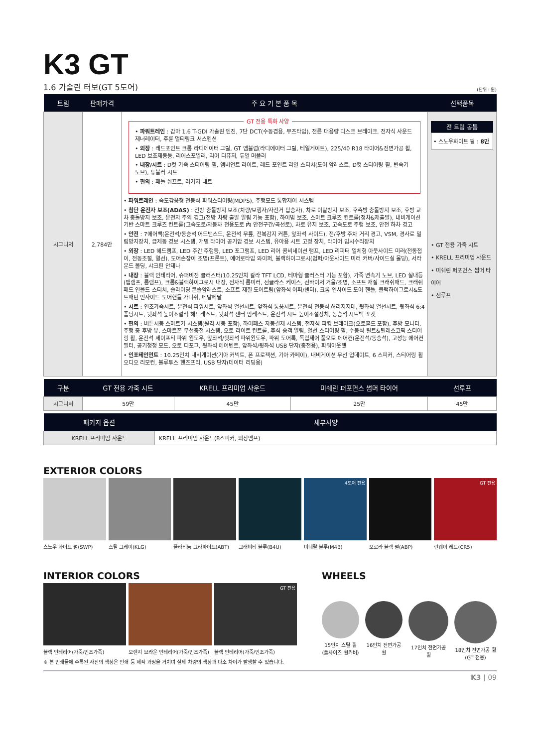K3 GT
1.6 가솔린 터보(GT 5도어) (단위 : 원)
| 트림 | 판매가격 | 주 요 기 본 품 목 | 선택품목 |
| --- | --- | --- | --- |
| 시그니처 | 2,784만 | GT 전용 특화 사양 • 파워트레인 : 감마 1.6 T-GDI 가솔린 엔진, 7단 DCT(수동겸용, 부츠타입), 전륜 대용량 디스크 브레이크, 전자식 사운드 제너레이터, 후륜 멀티링크 서스펜션 • 외장 : 레드포인트 크롬 라디에이터 그릴, GT 엠블럼(라디에이터 그릴, 테일게이트), 225/40 R18 타이어&전면가공 휠, LED 보조제동등, 리어스포일러, 리어 디퓨저, 듀얼 머플러 • 내장/시트 : D컷 가죽 스티어링 휠, 앰비언트 라이트, 레드 포인트 리얼 스티치(도어 암레스트, D컷 스티어링 휠, 변속기 노브), 튜블러 시트 • 편의 : 패들 쉬프트, 러기지 네트 • 파워트레인 : 속도감응형 전동식 파워스티어링(MDPS), 주행모드 통합제어 시스템 • 첨단 운전자 보조(ADAS) : 전방 충돌방지 보조(차량/보행자/자전거 탑승자), 차로 이탈방지 보조, 후측방 충돌방지 보조, 후방 교차 충돌방지 보조, 운전자 주의 경고(전방 차량 출발 알림 기능 포함), 하이빔 보조, 스마트 크루즈 컨트롤(정차&재출발), 내비게이션 기반 스마트 크루즈 컨트롤(고속도로/자동차 전용도로 內 안전구간/곡선로), 차로 유지 보조, 고속도로 주행 보조, 안전 하차 경고 • 안전 : 7에어백(운전석/동승석 어드밴스드, 운전석 무릎, 전복감지 커튼, 앞좌석 사이드), 전/후방 주차 거리 경고, VSM, 경사로 밀림방지장치, 급제동 경보 시스템, 개별 타이어 공기압 경보 시스템, 유아용 시트 고정 장치, 타이어 임시수리장치 • 외장 : LED 헤드램프, LED 주간 주행등, LED 포그램프, LED 리어 콤비네이션 램프, LED 리피터 일체형 아웃사이드 미러(전동접이, 전동조절, 열선), 도어손잡이 조명(프론트), 에어로타입 와이퍼, 블랙하이그로시(범퍼/아웃사이드 미러 커버/사이드실 몰딩), 서라운드 몰딩, 샤크핀 안테나 • 내장 : 블랙 인테리어, 슈퍼비전 클러스터(10.25인치 칼라 TFT LCD, 테마형 클러스터 기능 포함), 가죽 변속기 노브, LED 실내등(맵램프, 룸램프), 크롬&블랙하이그로시 내장, 전자식 룸미러, 선글라스 케이스, 선바이저 거울/조명, 소프트 재질 크래쉬패드, 크래쉬패드 인몰드 스티치, 슬라이딩 콘솔암레스트, 소프트 재질 도어트림(앞좌석 어퍼/센터), 크롬 인사이드 도어 핸들, 블랙하이그로시&도트패턴 인사이드 도어핸들 가니쉬, 메탈페달 • 시트 : 인조가죽시트, 운전석 파워시트, 앞좌석 열선시트, 앞좌석 통풍시트, 운전석 전동식 허리지지대, 뒷좌석 열선시트, 뒷좌석 6:4 폴딩시트, 뒷좌석 높이조절식 헤드레스트, 뒷좌석 센터 암레스트, 운전석 시트 높이조절장치, 동승석 시트백 포켓 • 편의 : 버튼시동 스마트키 시스템(원격 시동 포함), 하이패스 자동결제 시스템, 전자식 파킹 브레이크(오토홀드 포함), 후방 모니터, 주행 중 후방 뷰, 스마트폰 무선충전 시스템, 오토 라이트 컨트롤, 후석 승객 알림, 열선 스티어링 휠, 수동식 틸트&텔레스코픽 스티어링 휠, 운전석 세이프티 파워 윈도우, 앞좌석/뒷좌석 파워윈도우, 파워 도어록, 독립제어 풀오토 에어컨(운전석/동승석), 고성능 에어컨 필터, 공기청정 모드, 오토 디포그, 뒷좌석 에어벤트, 앞좌석/뒷좌석 USB 단자(충전용), 파워아웃렛 • 인포테인먼트 : 10.25인치 내비게이션(기아 커넥트, 폰 프로젝션, 기아 카페이), 내비게이션 무선 업데이트, 6 스피커, 스티어링 휠 오디오 리모컨, 블루투스 핸즈프리, USB 단자(데이터 리딩용) | 전 트림 공통 • 스노우화이트 펄 : 8만 • GT 전용 가죽 시트 • KRELL 프리미엄 사운드 • 미쉐린 퍼포먼스 썸머 타이어 • 선루프 |
| 구분 | GT 전용 가죽 시트 | KRELL 프리미엄 사운드 | 미쉐린 퍼포먼스 썸머 타이어 | 선루프 |
| --- | --- | --- | --- | --- |
| 시그니처 | 59만 | 45만 | 25만 | 45만 |
| 패키지 옵션 | 세부사양 |
| --- | --- |
| KRELL 프리미엄 사운드 | KRELL 프리미엄 사운드(8스피커, 외장앰프) |
EXTERIOR COLORS
스노우 화이트 펄(SWP) 스틸 그레이(KLG) 플라티늄 그라파이트(ABT) 그래비티 블루(B4U)
4도어 전용
미네랄 블루(M4B)
오로라 블랙 펄(ABP)
GT 전용
런웨이 레드(CR5)
INTERIOR COLORS
블랙 인테리어(가죽/인조가죽) 오렌지 브라운 인테리어(가죽/인조가죽)
GT 전용
블랙 인테리어(가죽/인조가죽)
※ 본 인쇄물에 수록된 사진의 색상은 인쇄 등 제작 과정을 거치며 실제 차량의 색상과 다소 차이가 발생할 수 있습니다.
WHEELS
15인치 스틸 휠
(풀사이즈 휠커버)
16인치 전면가공 휠 17인치 전면가공 휠 18인치 전면가공 휠
(GT 전용)
K3 | 09